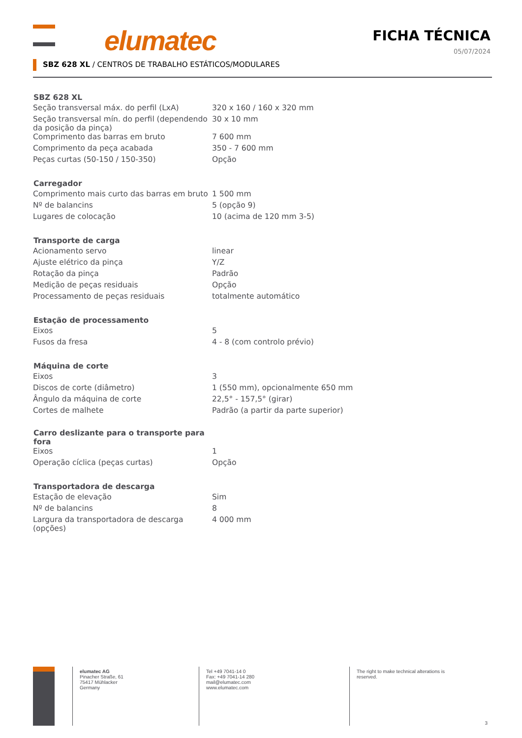elumatec
FICHA TÉCNICA
05/07/2024
SBZ 628 XL / CENTROS DE TRABALHO ESTÁTICOS/MODULARES
| SBZ 628 XL | |
| --- | --- |
| Seção transversal máx. do perfil (LxA) | 320 x 160 / 160 x 320 mm |
| Seção transversal mín. do perfil (dependendo da posição da pinça) | 30 x 10 mm |
| Comprimento das barras em bruto | 7 600 mm |
| Comprimento da peça acabada | 350 - 7 600 mm |
| Peças curtas (50-150 / 150-350) | Opção |
| Carregador | |
| Comprimento mais curto das barras em bruto | 1 500 mm |
| Nº de balancins | 5 (opção 9) |
| Lugares de colocação | 10 (acima de 120 mm 3-5) |
| Transporte de carga | |
| Acionamento servo | linear |
| Ajuste elétrico da pinça | Y/Z |
| Rotação da pinça | Padrão |
| Medição de peças residuais | Opção |
| Processamento de peças residuais | totalmente automático |
| Estação de processamento | |
| Eixos | 5 |
| Fusos da fresa | 4 - 8 (com controlo prévio) |
| Máquina de corte | |
| Eixos | 3 |
| Discos de corte (diâmetro) | 1 (550 mm), opcionalmente 650 mm |
| Ângulo da máquina de corte | 22,5° - 157,5° (girar) |
| Cortes de malhete | Padrão (a partir da parte superior) |
| Carro deslizante para o transporte para fora | |
| Eixos | 1 |
| Operação cíclica (peças curtas) | Opção |
| Transportadora de descarga | |
| Estação de elevação | Sim |
| Nº de balancins | 8 |
| Largura da transportadora de descarga (opções) | 4 000 mm |
elumatec AG
Pinacher Straße, 61
75417 Mühlacker
Germany
Tel +49 7041-14 0
Fax: +49 7041-14 280
mail@elumatec.com
www.elumatec.com
The right to make technical alterations is
reserved.
3